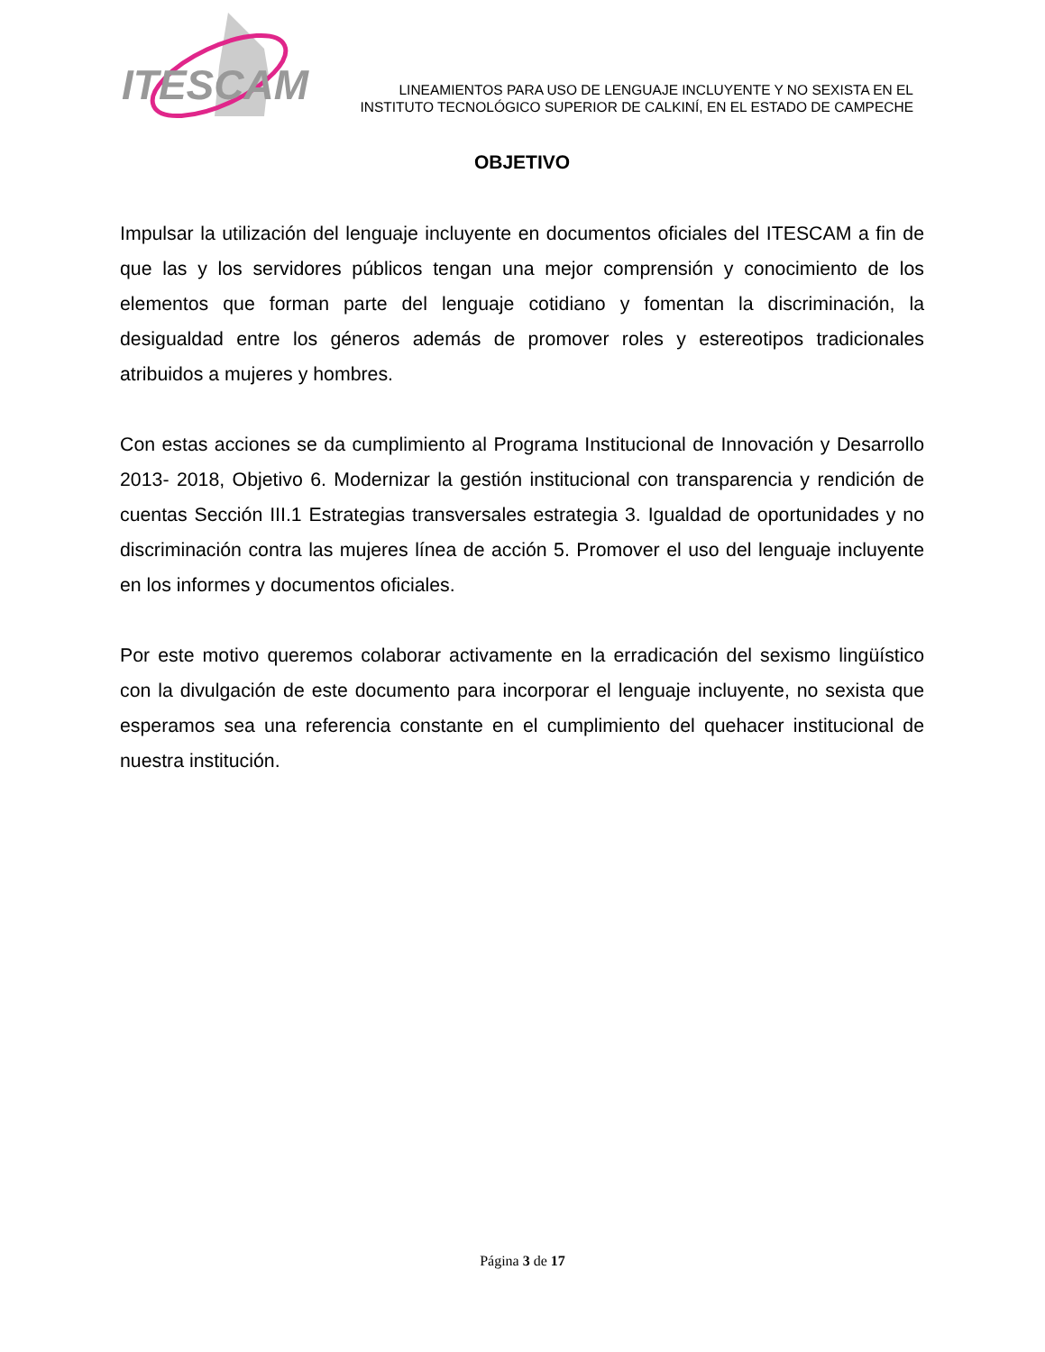ITESCAM
LINEAMIENTOS PARA USO DE LENGUAJE INCLUYENTE Y NO SEXISTA EN EL
INSTITUTO TECNOLÓGICO SUPERIOR DE CALKINÍ, EN EL ESTADO DE CAMPECHE
OBJETIVO
Impulsar la utilización del lenguaje incluyente en documentos oficiales del ITESCAM a fin de que las y los servidores públicos tengan una mejor comprensión y conocimiento de los elementos que forman parte del lenguaje cotidiano y fomentan la discriminación, la desigualdad entre los géneros además de promover roles y estereotipos tradicionales atribuidos a mujeres y hombres.
Con estas acciones se da cumplimiento al Programa Institucional de Innovación y Desarrollo 2013- 2018, Objetivo 6. Modernizar la gestión institucional con transparencia y rendición de cuentas Sección III.1 Estrategias transversales estrategia 3. Igualdad de oportunidades y no discriminación contra las mujeres línea de acción 5. Promover el uso del lenguaje incluyente en los informes y documentos oficiales.
Por este motivo queremos colaborar activamente en la erradicación del sexismo lingüístico con la divulgación de este documento para incorporar el lenguaje incluyente, no sexista que esperamos sea una referencia constante en el cumplimiento del quehacer institucional de nuestra institución.
Página 3 de 17